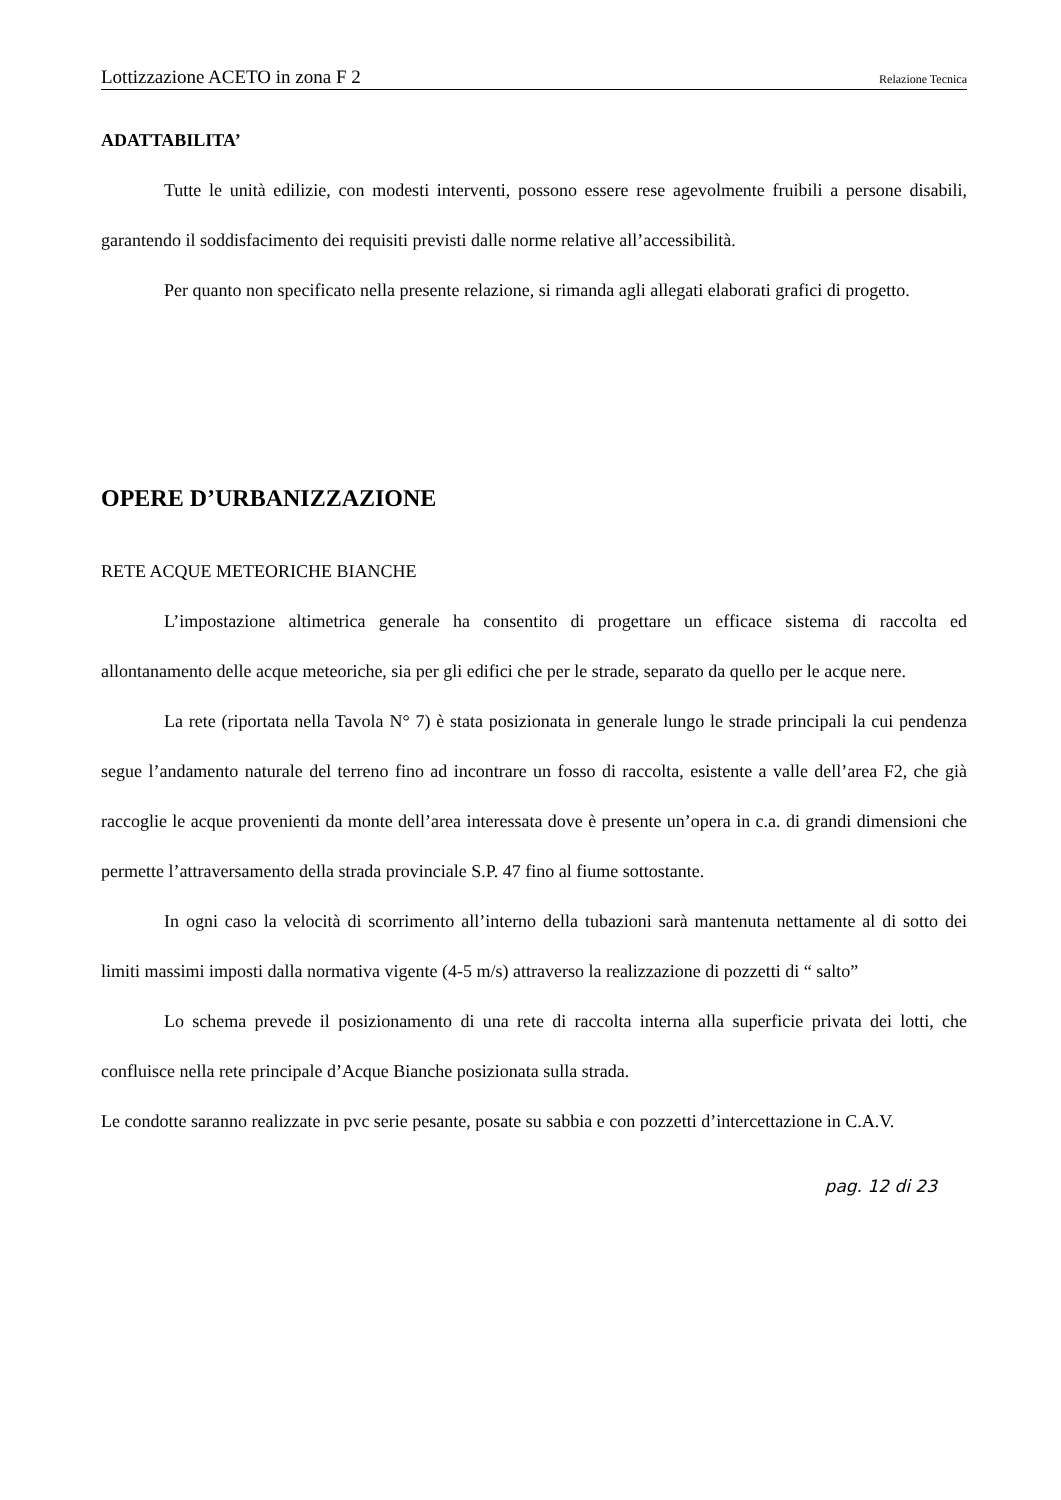Lottizzazione ACETO in zona F 2 Relazione Tecnica
ADATTABILITA’
Tutte le unità edilizie, con modesti interventi, possono essere rese agevolmente fruibili a persone disabili, garantendo il soddisfacimento dei requisiti previsti dalle norme relative all’accessibilità.
Per quanto non specificato nella presente relazione, si rimanda agli allegati elaborati grafici di progetto.
OPERE D’URBANIZZAZIONE
RETE ACQUE METEORICHE BIANCHE
L’impostazione altimetrica generale ha consentito di progettare un efficace sistema di raccolta ed allontanamento delle acque meteoriche, sia per gli edifici che per le strade, separato da quello per le acque nere.
La rete (riportata nella Tavola N° 7) è stata posizionata in generale lungo le strade principali la cui pendenza segue l’andamento naturale del terreno fino ad incontrare un fosso di raccolta, esistente a valle dell’area F2, che già raccoglie le acque provenienti da monte dell’area interessata dove è presente un’opera in c.a. di grandi dimensioni che permette l’attraversamento della strada provinciale S.P. 47 fino al fiume sottostante.
In ogni caso la velocità di scorrimento all’interno della tubazioni sarà mantenuta nettamente al di sotto dei limiti massimi imposti dalla normativa vigente (4-5 m/s) attraverso la realizzazione di pozzetti di “ salto”
Lo schema prevede il posizionamento di una rete di raccolta interna alla superficie privata dei lotti, che confluisce nella rete principale d’Acque Bianche posizionata sulla strada.
Le condotte saranno realizzate in pvc serie pesante, posate su sabbia e con pozzetti d’intercettazione in C.A.V.
pag. 12 di 23